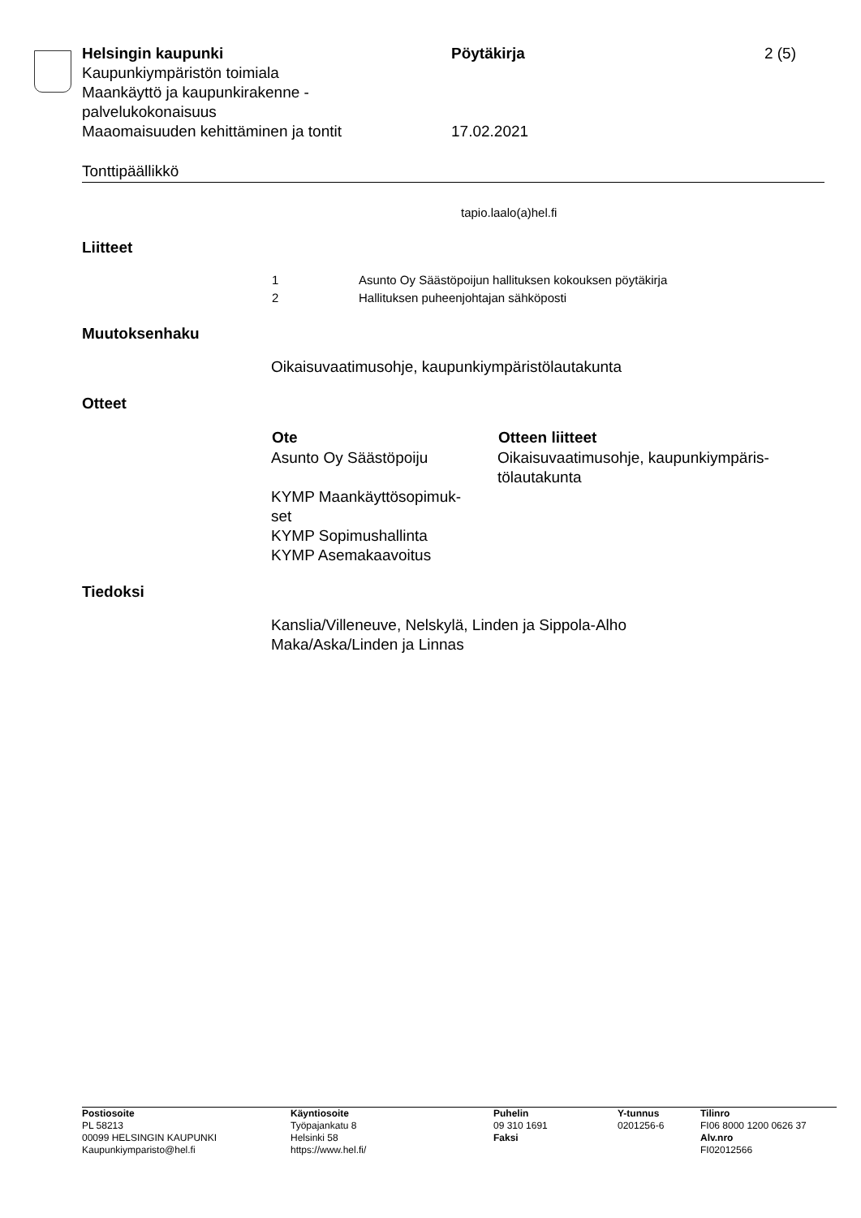| Helsingin kaupunki Kaupunkiympäristön toimiala Maankäyttö ja kaupunkirakenne - palvelukokonaisuus Maaomaisuuden kehittäminen ja tontit | Pöytäkirja 17.02.2021 | 2 (5) |
Tonttipäällikkö
tapio.laalo(a)hel.fi
Liitteet
| 1 | Asunto Oy Säästöpoijun hallituksen kokouksen pöytäkirja |
| 2 | Hallituksen puheenjohtajan sähköposti |
Muutoksenhaku
Oikaisuvaatimusohje, kaupunkiympäristölautakunta
Otteet
| Ote | Otteen liitteet |
| --- | --- |
| Asunto Oy Säästöpoiju | Oikaisuvaatimusohje, kaupunkiympäris- tölautakunta |
| KYMP Maankäyttösopimuk- set | |
| KYMP Sopimushallinta | |
| KYMP Asemakaavoitus | |
Tiedoksi
Kanslia/Villeneuve, Nelskylä, Linden ja Sippola-Alho
Maka/Aska/Linden ja Linnas
| Postiosoite PL 58213 00099 HELSINGIN KAUPUNKI Kaupunkiymparisto@hel.fi | Käyntiosoite Työpajankatu 8 Helsinki 58 https://www.hel.fi/ | Puhelin 09 310 1691 Faksi | Y-tunnus 0201256-6 | Tilinro FI06 8000 1200 0626 37 Alv.nro FI02012566 |